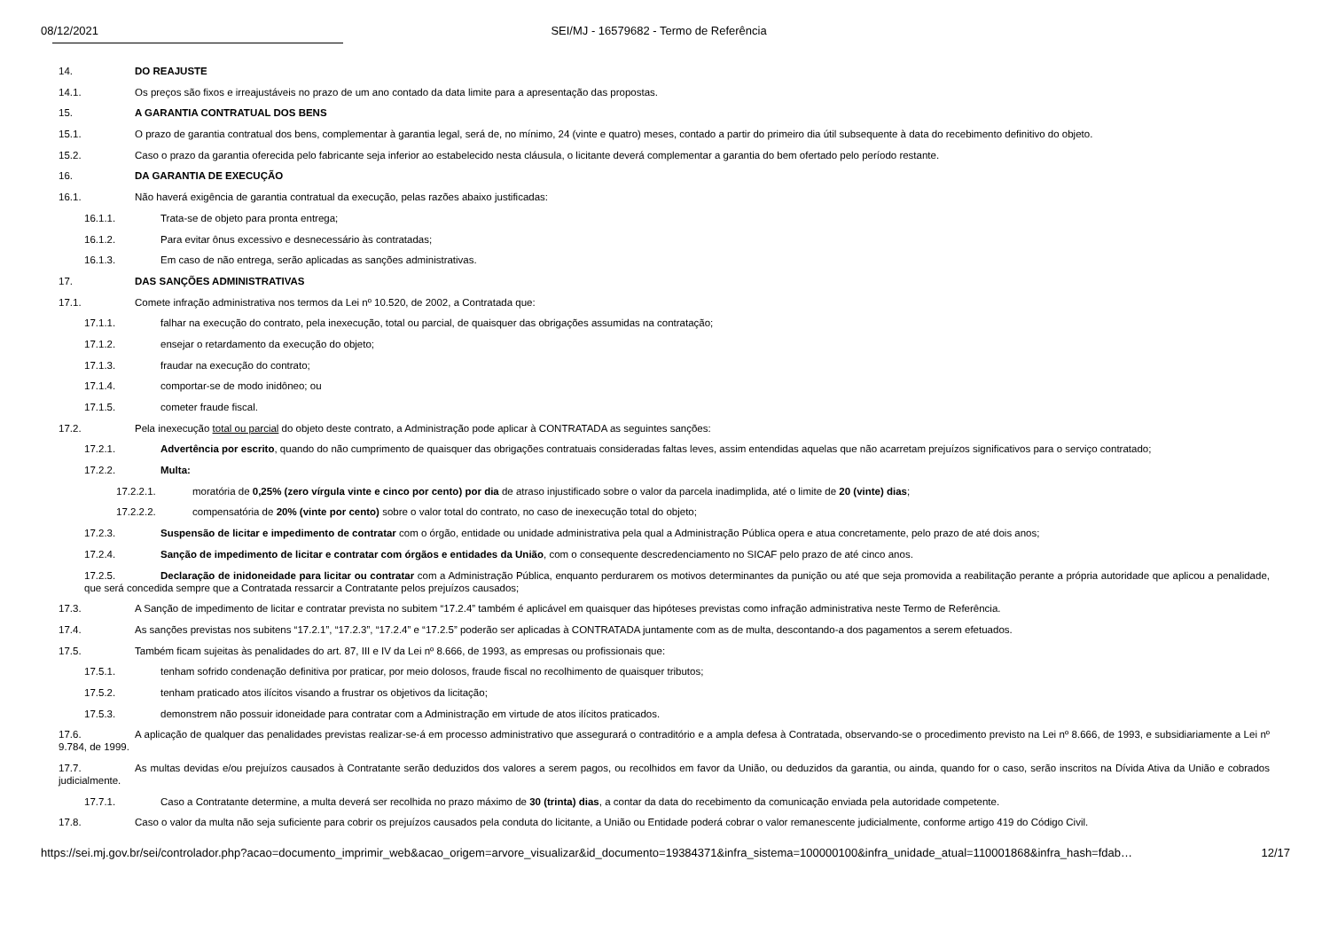08/12/2021 SEI/MJ - 16579682 - Termo de Referência
14. DO REAJUSTE
14.1. Os preços são fixos e irreajustáveis no prazo de um ano contado da data limite para a apresentação das propostas.
15. A GARANTIA CONTRATUAL DOS BENS
15.1. O prazo de garantia contratual dos bens, complementar à garantia legal, será de, no mínimo, 24 (vinte e quatro) meses, contado a partir do primeiro dia útil subsequente à data do recebimento definitivo do objeto.
15.2. Caso o prazo da garantia oferecida pelo fabricante seja inferior ao estabelecido nesta cláusula, o licitante deverá complementar a garantia do bem ofertado pelo período restante.
16. DA GARANTIA DE EXECUÇÃO
16.1. Não haverá exigência de garantia contratual da execução, pelas razões abaixo justificadas:
16.1.1. Trata-se de objeto para pronta entrega;
16.1.2. Para evitar ônus excessivo e desnecessário às contratadas;
16.1.3. Em caso de não entrega, serão aplicadas as sanções administrativas.
17. DAS SANÇÕES ADMINISTRATIVAS
17.1. Comete infração administrativa nos termos da Lei nº 10.520, de 2002, a Contratada que:
17.1.1. falhar na execução do contrato, pela inexecução, total ou parcial, de quaisquer das obrigações assumidas na contratação;
17.1.2. ensejar o retardamento da execução do objeto;
17.1.3. fraudar na execução do contrato;
17.1.4. comportar-se de modo inidôneo; ou
17.1.5. cometer fraude fiscal.
17.2. Pela inexecução total ou parcial do objeto deste contrato, a Administração pode aplicar à CONTRATADA as seguintes sanções:
17.2.1. Advertência por escrito, quando do não cumprimento de quaisquer das obrigações contratuais consideradas faltas leves, assim entendidas aquelas que não acarretam prejuízos significativos para o serviço contratado;
17.2.2. Multa:
17.2.2.1. moratória de 0,25% (zero vírgula vinte e cinco por cento) por dia de atraso injustificado sobre o valor da parcela inadimplida, até o limite de 20 (vinte) dias;
17.2.2.2. compensatória de 20% (vinte por cento) sobre o valor total do contrato, no caso de inexecução total do objeto;
17.2.3. Suspensão de licitar e impedimento de contratar com o órgão, entidade ou unidade administrativa pela qual a Administração Pública opera e atua concretamente, pelo prazo de até dois anos;
17.2.4. Sanção de impedimento de licitar e contratar com órgãos e entidades da União, com o consequente descredenciamento no SICAF pelo prazo de até cinco anos.
17.2.5. Declaração de inidoneidade para licitar ou contratar com a Administração Pública, enquanto perdurarem os motivos determinantes da punição ou até que seja promovida a reabilitação perante a própria autoridade que aplicou a penalidade, que será concedida sempre que a Contratada ressarcir a Contratante pelos prejuízos causados;
17.3. A Sanção de impedimento de licitar e contratar prevista no subitem “17.2.4” também é aplicável em quaisquer das hipóteses previstas como infração administrativa neste Termo de Referência.
17.4. As sanções previstas nos subitens “17.2.1”, “17.2.3”, “17.2.4” e “17.2.5” poderão ser aplicadas à CONTRATADA juntamente com as de multa, descontando-a dos pagamentos a serem efetuados.
17.5. Também ficam sujeitas às penalidades do art. 87, III e IV da Lei nº 8.666, de 1993, as empresas ou profissionais que:
17.5.1. tenham sofrido condenação definitiva por praticar, por meio dolosos, fraude fiscal no recolhimento de quaisquer tributos;
17.5.2. tenham praticado atos ilícitos visando a frustrar os objetivos da licitação;
17.5.3. demonstrem não possuir idoneidade para contratar com a Administração em virtude de atos ilícitos praticados.
17.6. A aplicação de qualquer das penalidades previstas realizar-se-á em processo administrativo que assegurará o contraditório e a ampla defesa à Contratada, observando-se o procedimento previsto na Lei nº 8.666, de 1993, e subsidiariamente a Lei nº 9.784, de 1999.
17.7. As multas devidas e/ou prejuízos causados à Contratante serão deduzidos dos valores a serem pagos, ou recolhidos em favor da União, ou deduzidos da garantia, ou ainda, quando for o caso, serão inscritos na Dívida Ativa da União e cobrados judicialmente.
17.7.1. Caso a Contratante determine, a multa deverá ser recolhida no prazo máximo de 30 (trinta) dias, a contar da data do recebimento da comunicação enviada pela autoridade competente.
17.8. Caso o valor da multa não seja suficiente para cobrir os prejuízos causados pela conduta do licitante, a União ou Entidade poderá cobrar o valor remanescente judicialmente, conforme artigo 419 do Código Civil.
https://sei.mj.gov.br/sei/controlador.php?acao=documento_imprimir_web&acao_origem=arvore_visualizar&id_documento=19384371&infra_sistema=100000100&infra_unidade_atual=110001868&infra_hash=fdab… 12/17